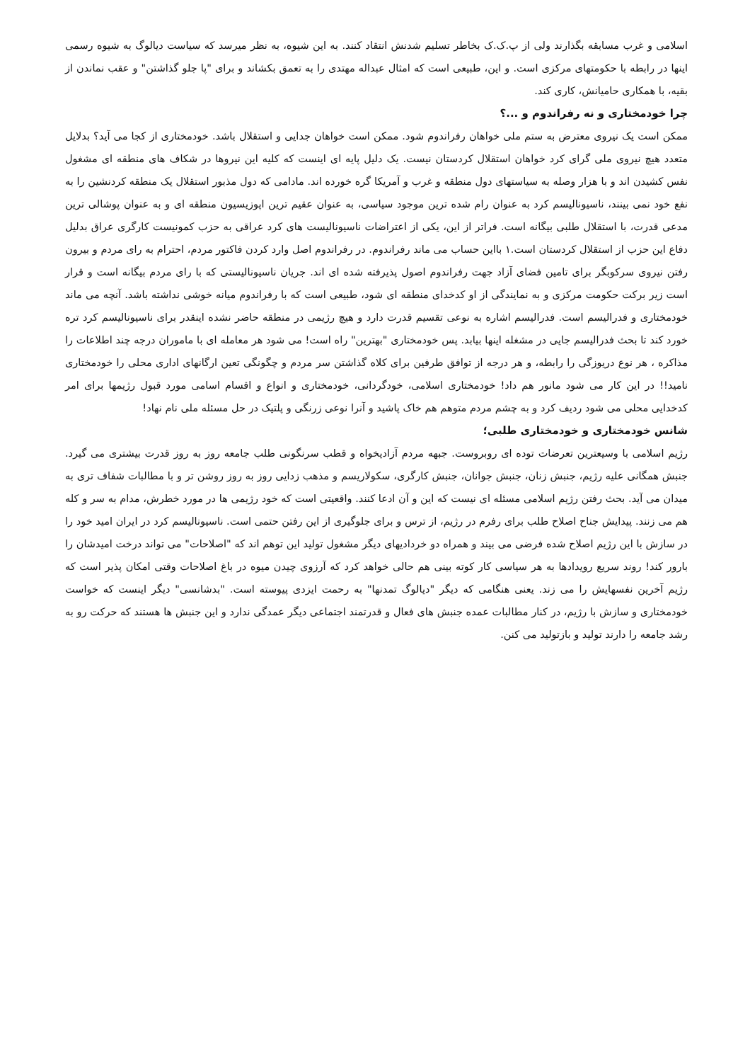اسلامی و غرب مسابقه بگذارند ولی از پ.ک.ک بخاطر تسلیم شدنش انتقاد کنند. به این شیوه، به نظر میرسد که سیاست دیالوگ به شیوه رسمی اینها در رابطه با حکومتهای مرکزی است. و این، طبیعی است که امثال عبداله مهتدی را به تعمق بکشاند و برای "پا جلو گذاشتن" و عقب نماندن از بقیه، با همکاری حامیانش، کاری کند.
چرا خودمختاری و نه رفراندوم و ...؟
ممکن است یک نیروی معترض به ستم ملی خواهان رفراندوم شود. ممکن است خواهان جدایی و استقلال باشد. خودمختاری از کجا می آید؟ بدلایل متعدد هیچ نیروی ملی گرای کرد خواهان استقلال کردستان نیست. یک دلیل پایه ای اینست که کلیه این نیروها در شکاف های منطقه ای مشغول نفس کشیدن اند و با هزار وصله به سیاستهای دول منطقه و غرب و آمریکا گره خورده اند. مادامی که دول مذبور استقلال یک منطقه کردنشین را به نفع خود نمی بینند، ناسیونالیسم کرد به عنوان رام شده ترین موجود سیاسی، به عنوان عقیم ترین اپوزیسیون منطقه ای و به عنوان پوشالی ترین مدعی قدرت، با استقلال طلبی بیگانه است. فراتر از این، یکی از اعتراضات ناسیونالیست های کرد عراقی به حزب کمونیست کارگری عراق بدلیل دفاع این حزب از استقلال کردستان است.١ بااین حساب می ماند رفراندوم. در رفراندوم اصل وارد کردن فاکتور مردم، احترام به رای مردم و بیرون رفتن نیروی سرکوبگر برای تامین فضای آزاد جهت رفراندوم اصول پذیرفته شده ای اند. جریان ناسیونالیستی که با رای مردم بیگانه است و قرار است زیر برکت حکومت مرکزی و به نمایندگی از او کدخدای منطقه ای شود، طبیعی است که با رفراندوم میانه خوشی نداشته باشد. آنچه می ماند خودمختاری و فدرالیسم است. فدرالیسم اشاره به نوعی تقسیم قدرت دارد و هیچ رژیمی در منطقه حاضر نشده اینقدر برای ناسیونالیسم کرد تره خورد کند تا بحث فدرالیسم جایی در مشغله اینها بیابد. پس خودمختاری "بهترین" راه است! می شود هر معامله ای با ماموران درجه چند اطلاعات را مذاکره ، هر نوع دریوزگی را رابطه، و هر درجه از توافق طرفین برای کلاه گذاشتن سر مردم و چگونگی تعین ارگانهای اداری محلی را خودمختاری نامید!! در این کار می شود مانور هم داد! خودمختاری اسلامی، خودگردانی، خودمختاری و انواع و اقسام اسامی مورد قبول رژیمها برای امر کدخدایی محلی می شود ردیف کرد و به چشم مردم متوهم هم خاک پاشید و آنرا نوعی زرنگی و پلتیک در حل مسئله ملی نام نهاد!
شانس خودمختاری و خودمختاری طلبی؛
رژیم اسلامی با وسیعترین تعرضات توده ای روبروست. جبهه مردم آزادیخواه و قطب سرنگونی طلب جامعه روز به روز قدرت بیشتری می گیرد. جنبش همگانی علیه رژیم، جنبش زنان، جنبش جوانان، جنبش کارگری، سکولاریسم و مذهب زدایی روز به روز روشن تر و با مطالبات شفاف تری به میدان می آید. بحث رفتن رژیم اسلامی مسئله ای نیست که این و آن ادعا کنند. واقعیتی است که خود رژیمی ها در مورد خطرش، مدام به سر و کله هم می زنند. پیدایش جناح اصلاح طلب برای رفرم در رژیم، از ترس و برای جلوگیری از این رفتن حتمی است. ناسیونالیسم کرد در ایران امید خود را در سازش با این رژیم اصلاح شده فرضی می بیند و همراه دو خردادیهای دیگر مشغول تولید این توهم اند که "اصلاحات" می تواند درخت امیدشان را بارور کند! روند سریع رویدادها به هر سیاسی کار کوته بینی هم حالی خواهد کرد که آرزوی چیدن میوه در باغ اصلاحات وقتی امکان پذیر است که رژیم آخرین نفسهایش را می زند. یعنی هنگامی که دیگر "دیالوگ تمدنها" به رحمت ایزدی پیوسته است. "بدشانسی" دیگر اینست که خواست خودمختاری و سازش با رژیم، در کنار مطالبات عمده جنبش های فعال و قدرتمند اجتماعی دیگر عمدگی ندارد و این جنبش ها هستند که حرکت رو به رشد جامعه را دارند تولید و بازتولید می کنن.